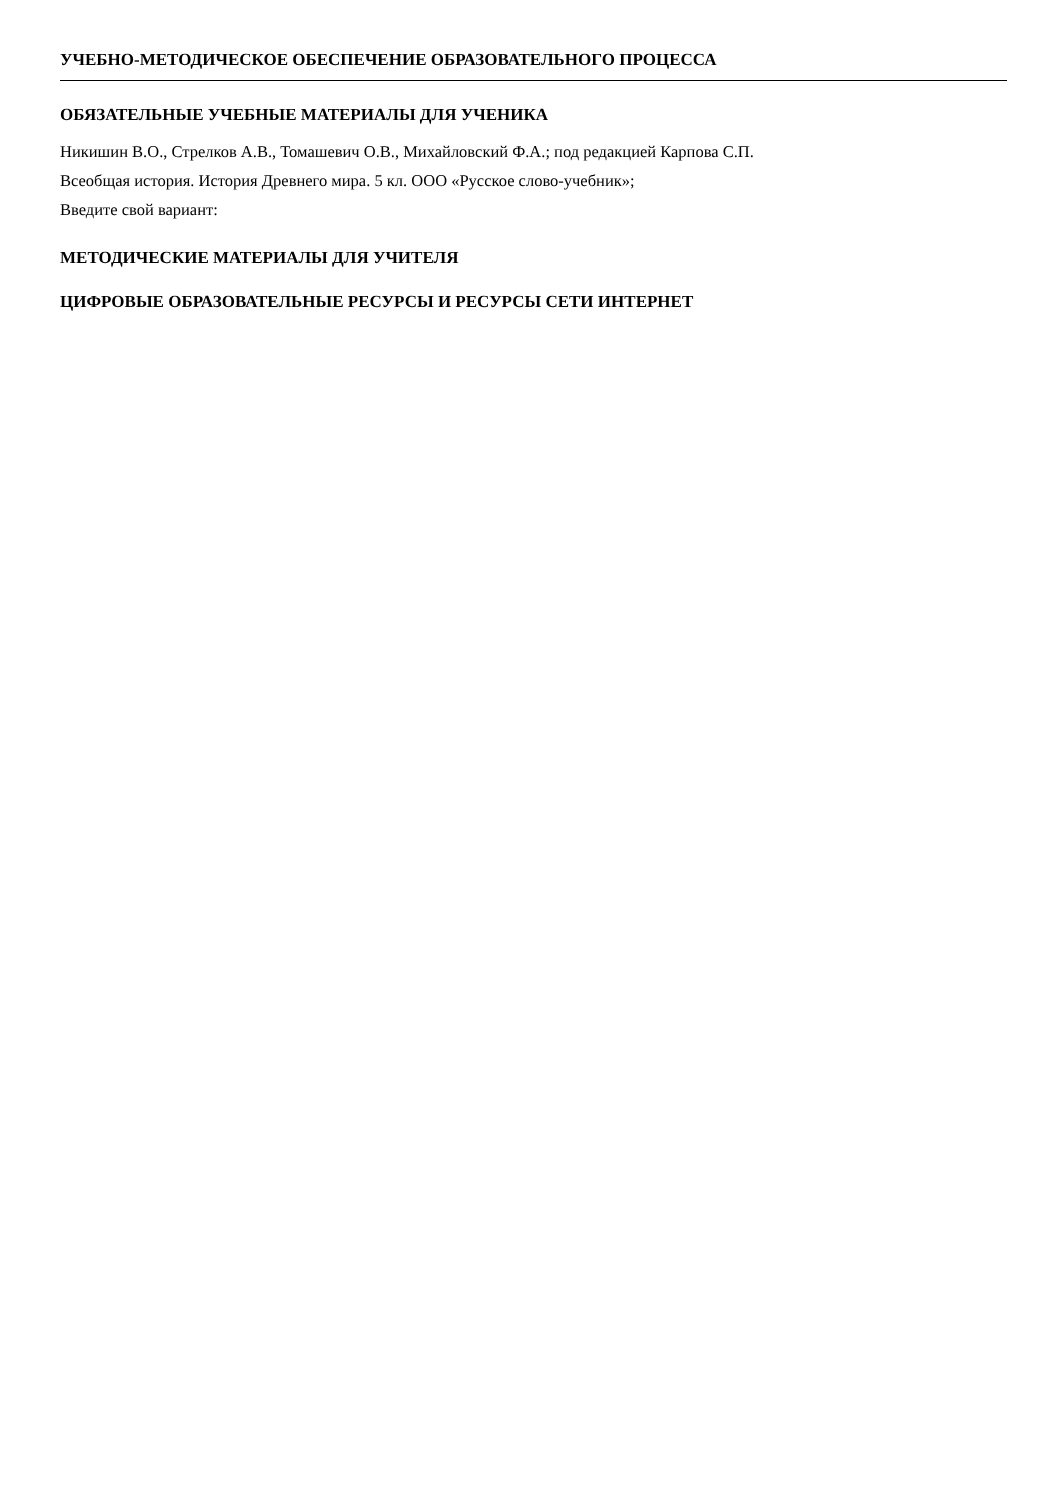УЧЕБНО-МЕТОДИЧЕСКОЕ ОБЕСПЕЧЕНИЕ ОБРАЗОВАТЕЛЬНОГО ПРОЦЕССА
ОБЯЗАТЕЛЬНЫЕ УЧЕБНЫЕ МАТЕРИАЛЫ ДЛЯ УЧЕНИКА
Никишин В.О., Стрелков А.В., Томашевич О.В., Михайловский Ф.А.; под редакцией Карпова С.П.
Всеобщая история. История Древнего мира. 5 кл. ООО «Русское слово-учебник»;
Введите свой вариант:
МЕТОДИЧЕСКИЕ МАТЕРИАЛЫ ДЛЯ УЧИТЕЛЯ
ЦИФРОВЫЕ ОБРАЗОВАТЕЛЬНЫЕ РЕСУРСЫ И РЕСУРСЫ СЕТИ ИНТЕРНЕТ